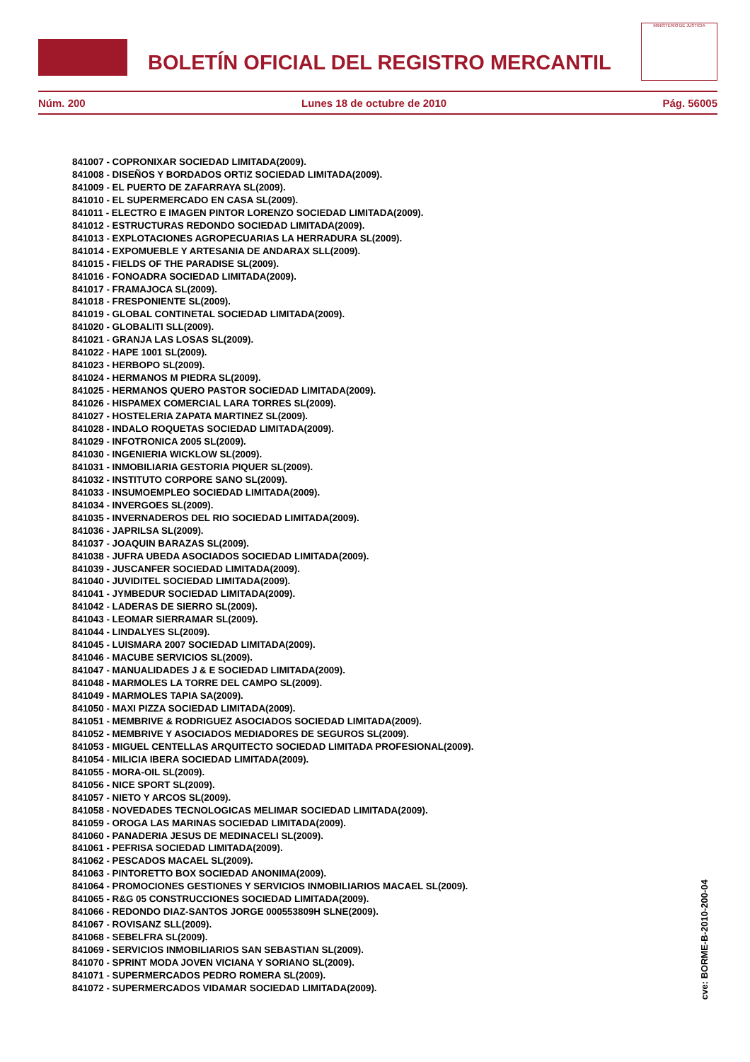BOLETÍN OFICIAL DEL REGISTRO MERCANTIL
MINISTERIO DE JUSTICIA
Núm. 200 Lunes 18 de octubre de 2010 Pág. 56005
841007 - COPRONIXAR SOCIEDAD LIMITADA(2009).
841008 - DISEÑOS Y BORDADOS ORTIZ SOCIEDAD LIMITADA(2009).
841009 - EL PUERTO DE ZAFARRAYA SL(2009).
841010 - EL SUPERMERCADO EN CASA SL(2009).
841011 - ELECTRO E IMAGEN PINTOR LORENZO SOCIEDAD LIMITADA(2009).
841012 - ESTRUCTURAS REDONDO SOCIEDAD LIMITADA(2009).
841013 - EXPLOTACIONES AGROPECUARIAS LA HERRADURA SL(2009).
841014 - EXPOMUEBLE Y ARTESANIA DE ANDARAX SLL(2009).
841015 - FIELDS OF THE PARADISE SL(2009).
841016 - FONOADRA SOCIEDAD LIMITADA(2009).
841017 - FRAMAJOCA SL(2009).
841018 - FRESPONIENTE SL(2009).
841019 - GLOBAL CONTINETAL SOCIEDAD LIMITADA(2009).
841020 - GLOBALITI SLL(2009).
841021 - GRANJA LAS LOSAS SL(2009).
841022 - HAPE 1001 SL(2009).
841023 - HERBOPO SL(2009).
841024 - HERMANOS M PIEDRA SL(2009).
841025 - HERMANOS QUERO PASTOR SOCIEDAD LIMITADA(2009).
841026 - HISPAMEX COMERCIAL LARA TORRES SL(2009).
841027 - HOSTELERIA ZAPATA MARTINEZ SL(2009).
841028 - INDALO ROQUETAS SOCIEDAD LIMITADA(2009).
841029 - INFOTRONICA 2005 SL(2009).
841030 - INGENIERIA WICKLOW SL(2009).
841031 - INMOBILIARIA GESTORIA PIQUER SL(2009).
841032 - INSTITUTO CORPORE SANO SL(2009).
841033 - INSUMOEMPLEO SOCIEDAD LIMITADA(2009).
841034 - INVERGOES SL(2009).
841035 - INVERNADEROS DEL RIO SOCIEDAD LIMITADA(2009).
841036 - JAPRILSA SL(2009).
841037 - JOAQUIN BARAZAS SL(2009).
841038 - JUFRA UBEDA ASOCIADOS SOCIEDAD LIMITADA(2009).
841039 - JUSCANFER SOCIEDAD LIMITADA(2009).
841040 - JUVIDITEL SOCIEDAD LIMITADA(2009).
841041 - JYMBEDUR SOCIEDAD LIMITADA(2009).
841042 - LADERAS DE SIERRO SL(2009).
841043 - LEOMAR SIERRAMAR SL(2009).
841044 - LINDALYES SL(2009).
841045 - LUISMARA 2007 SOCIEDAD LIMITADA(2009).
841046 - MACUBE SERVICIOS SL(2009).
841047 - MANUALIDADES J & E SOCIEDAD LIMITADA(2009).
841048 - MARMOLES LA TORRE DEL CAMPO SL(2009).
841049 - MARMOLES TAPIA SA(2009).
841050 - MAXI PIZZA SOCIEDAD LIMITADA(2009).
841051 - MEMBRIVE & RODRIGUEZ ASOCIADOS SOCIEDAD LIMITADA(2009).
841052 - MEMBRIVE Y ASOCIADOS MEDIADORES DE SEGUROS SL(2009).
841053 - MIGUEL CENTELLAS ARQUITECTO SOCIEDAD LIMITADA PROFESIONAL(2009).
841054 - MILICIA IBERA SOCIEDAD LIMITADA(2009).
841055 - MORA-OIL SL(2009).
841056 - NICE SPORT SL(2009).
841057 - NIETO Y ARCOS SL(2009).
841058 - NOVEDADES TECNOLOGICAS MELIMAR SOCIEDAD LIMITADA(2009).
841059 - OROGA LAS MARINAS SOCIEDAD LIMITADA(2009).
841060 - PANADERIA JESUS DE MEDINACELI SL(2009).
841061 - PEFRISA SOCIEDAD LIMITADA(2009).
841062 - PESCADOS MACAEL SL(2009).
841063 - PINTORETTO BOX SOCIEDAD ANONIMA(2009).
841064 - PROMOCIONES GESTIONES Y SERVICIOS INMOBILIARIOS MACAEL SL(2009).
841065 - R&G 05 CONSTRUCCIONES SOCIEDAD LIMITADA(2009).
841066 - REDONDO DIAZ-SANTOS JORGE 000553809H SLNE(2009).
841067 - ROVISANZ SLL(2009).
841068 - SEBELFRA SL(2009).
841069 - SERVICIOS INMOBILIARIOS SAN SEBASTIAN SL(2009).
841070 - SPRINT MODA JOVEN VICIANA Y SORIANO SL(2009).
841071 - SUPERMERCADOS PEDRO ROMERA SL(2009).
841072 - SUPERMERCADOS VIDAMAR SOCIEDAD LIMITADA(2009).
cve: BORME-B-2010-200-04